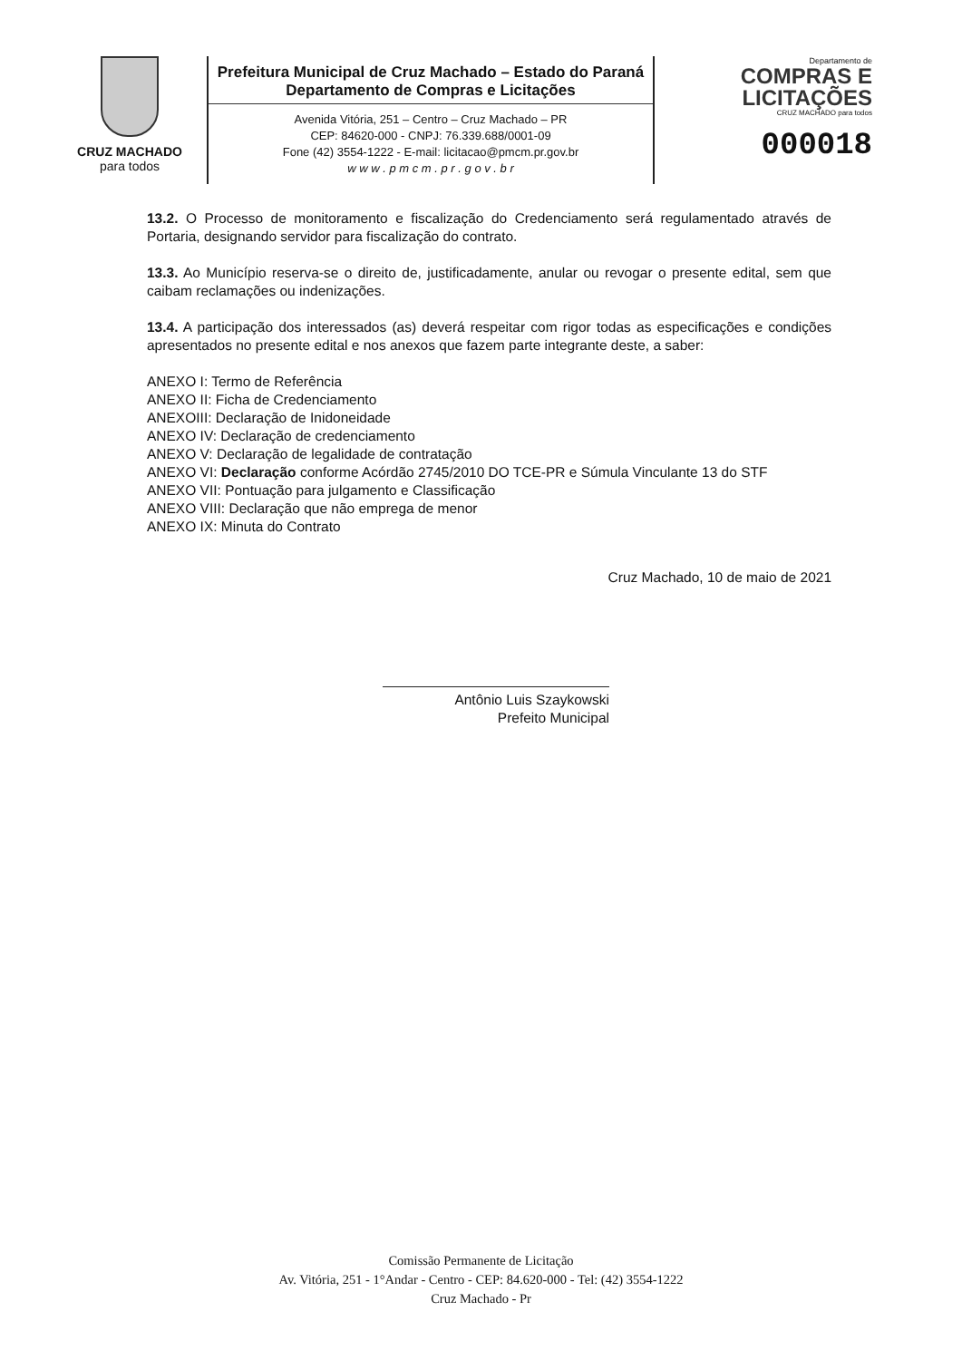CRUZ MACHADO
para todos
Prefeitura Municipal de Cruz Machado – Estado do Paraná
Departamento de Compras e Licitações
Avenida Vitória, 251 – Centro – Cruz Machado – PR
CEP: 84620-000 - CNPJ: 76.339.688/0001-09
Fone (42) 3554-1222 - E-mail: licitacao@pmcm.pr.gov.br
w w w . p m c m . p r . g o v . b r
Departamento de
COMPRAS E
LICITAÇÕES
CRUZ MACHADO para todos
000018
13.2. O Processo de monitoramento e fiscalização do Credenciamento será regulamentado através de Portaria, designando servidor para fiscalização do contrato.
13.3. Ao Município reserva-se o direito de, justificadamente, anular ou revogar o presente edital, sem que caibam reclamações ou indenizações.
13.4. A participação dos interessados (as) deverá respeitar com rigor todas as especificações e condições apresentados no presente edital e nos anexos que fazem parte integrante deste, a saber:
ANEXO I: Termo de Referência
ANEXO II: Ficha de Credenciamento
ANEXOIII: Declaração de Inidoneidade
ANEXO IV: Declaração de credenciamento
ANEXO V: Declaração de legalidade de contratação
ANEXO VI: Declaração conforme Acórdão 2745/2010 DO TCE-PR e Súmula Vinculante 13 do STF
ANEXO VII: Pontuação para julgamento e Classificação
ANEXO VIII: Declaração que não emprega de menor
ANEXO IX: Minuta do Contrato
Cruz Machado, 10 de maio de 2021
Antônio Luis Szaykowski
Prefeito Municipal
Comissão Permanente de Licitação
Av. Vitória, 251 - 1°Andar - Centro - CEP: 84.620-000 - Tel: (42) 3554-1222
Cruz Machado - Pr